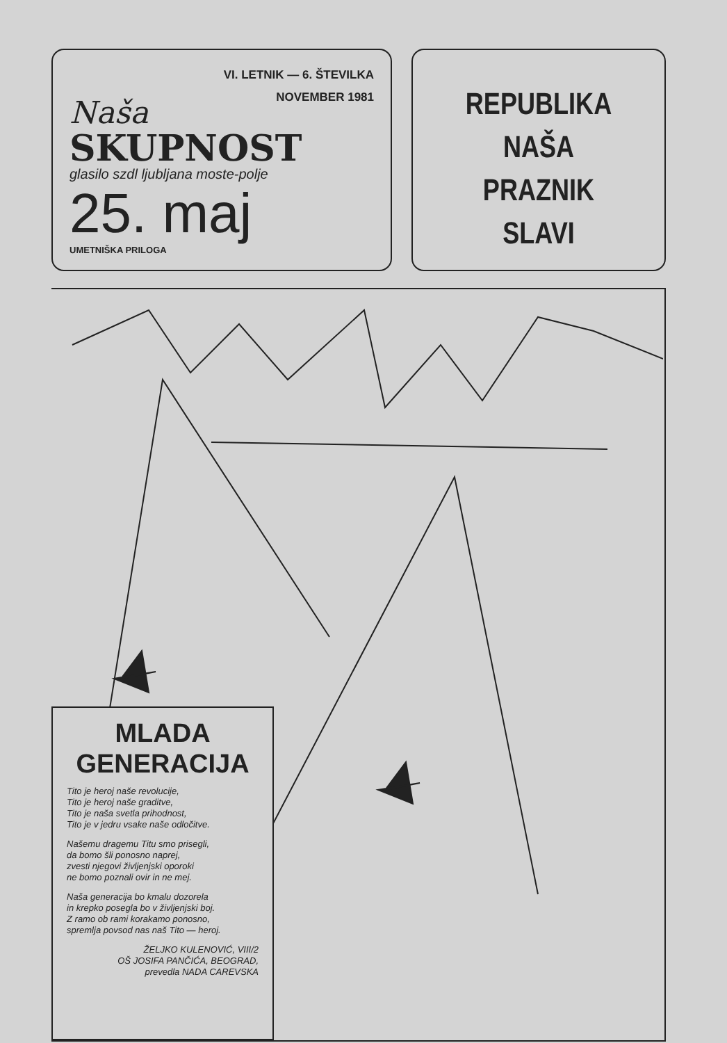VI. LETNIK — 6. ŠTEVILKA
NOVEMBER 1981
Naša
SKUPNOST
glasilo szdl ljubljana moste-polje
25. maj
UMETNIŠKA PRILOGA
REPUBLIKA
NAŠA
PRAZNIK
SLAVI
MLADA
GENERACIJA
Tito je heroj naše revolucije,
Tito je heroj naše graditve,
Tito je naša svetla prihodnost,
Tito je v jedru vsake naše odločitve.
Našemu dragemu Titu smo prisegli,
da bomo šli ponosno naprej,
zvesti njegovi življenjski oporoki
ne bomo poznali ovir in ne mej.
Naša generacija bo kmalu dozorela
in krepko posegla bo v življenjski boj.
Z ramo ob rami korakamo ponosno,
spremlja povsod nas naš Tito — heroj.
ŽELJKO KULENOVIĆ, VIII/2
OŠ JOSIFA PANČIĆA, BEOGRAD,
prevedla NADA CAREVSKA